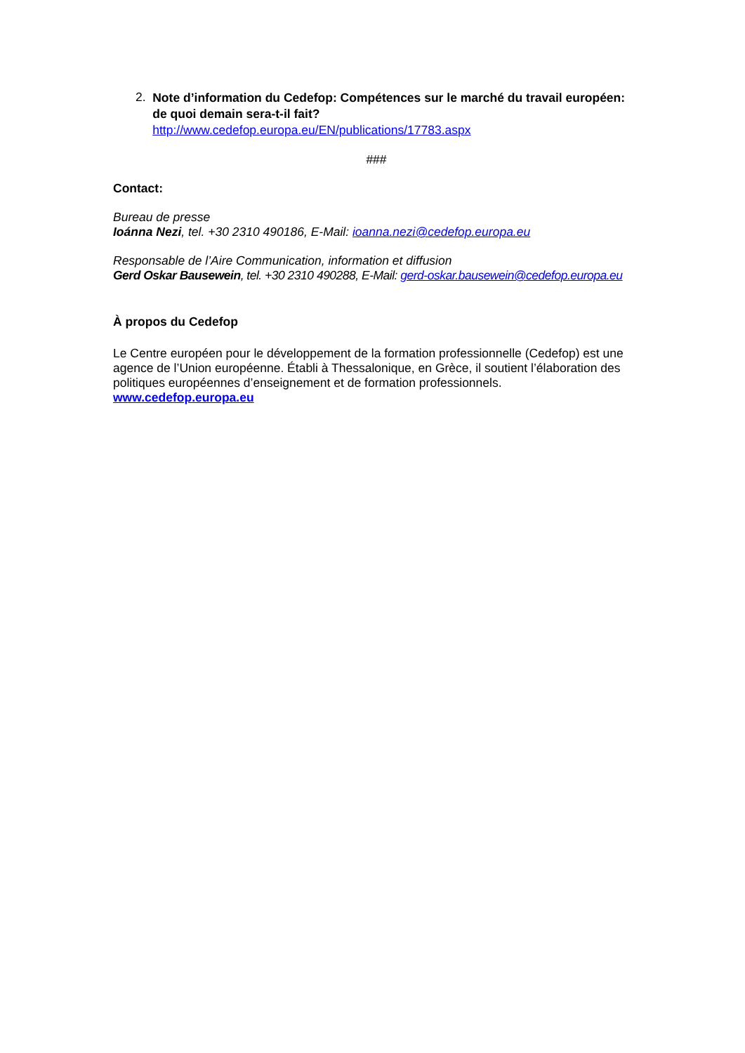2.
Note d’information du Cedefop: Compétences sur le marché du travail européen: de quoi demain sera-t-il fait?
http://www.cedefop.europa.eu/EN/publications/17783.aspx
###
Contact:
Bureau de presse
Ioánna Nezi, tel. +30 2310 490186, E-Mail: ioanna.nezi@cedefop.europa.eu
Responsable de l’Aire Communication, information et diffusion
Gerd Oskar Bausewein, tel. +30 2310 490288, E-Mail: gerd-oskar.bausewein@cedefop.europa.eu
À propos du Cedefop
Le Centre européen pour le développement de la formation professionnelle (Cedefop) est une agence de l’Union européenne. Établi à Thessalonique, en Grèce, il soutient l’élaboration des politiques européennes d’enseignement et de formation professionnels.
www.cedefop.europa.eu